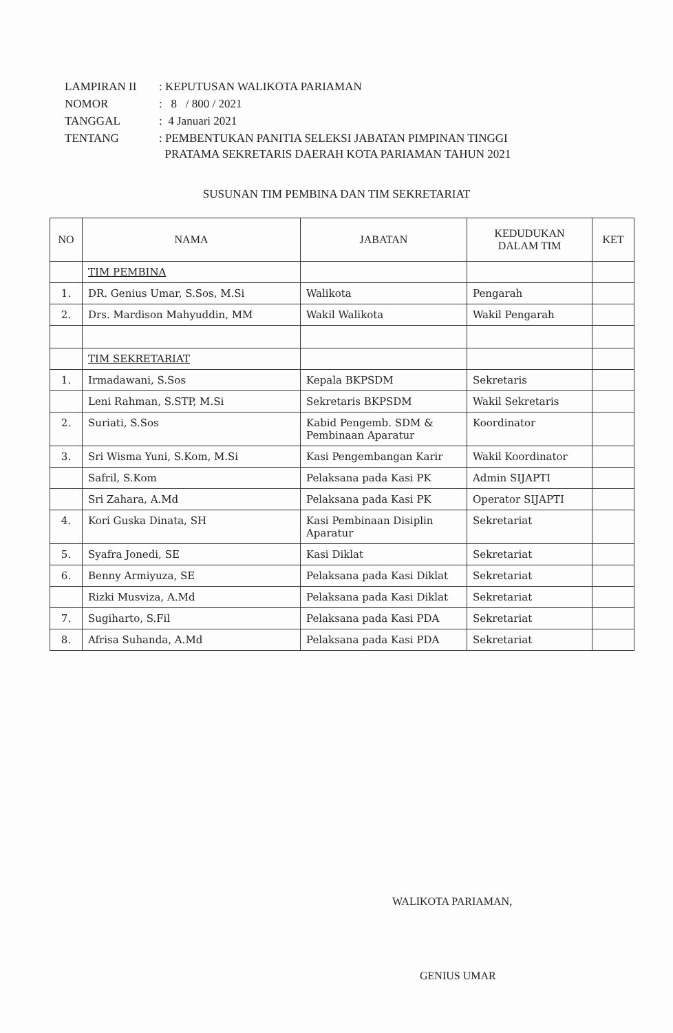| LAMPIRAN II | : KEPUTUSAN WALIKOTA PARIAMAN |
| NOMOR | : 8 / 800 / 2021 |
| TANGGAL | : 4 Januari 2021 |
| TENTANG | : PEMBENTUKAN PANITIA SELEKSI JABATAN PIMPINAN TINGGI PRATAMA SEKRETARIS DAERAH KOTA PARIAMAN TAHUN 2021 |
SUSUNAN TIM PEMBINA DAN TIM SEKRETARIAT
| NO | NAMA | JABATAN | KEDUDUKAN DALAM TIM | KET |
| --- | --- | --- | --- | --- |
| | TIM PEMBINA | | | |
| 1. | DR. Genius Umar, S.Sos, M.Si | Walikota | Pengarah | |
| 2. | Drs. Mardison Mahyuddin, MM | Wakil Walikota | Wakil Pengarah | |
| | TIM SEKRETARIAT | | | |
| 1. | Irmadawani, S.Sos | Kepala BKPSDM | Sekretaris | |
| | Leni Rahman, S.STP, M.Si | Sekretaris BKPSDM | Wakil Sekretaris | |
| 2. | Suriati, S.Sos | Kabid Pengemb. SDM & Pembinaan Aparatur | Koordinator | |
| 3. | Sri Wisma Yuni, S.Kom, M.Si | Kasi Pengembangan Karir | Wakil Koordinator | |
| | Safril, S.Kom | Pelaksana pada Kasi PK | Admin SIJAPTI | |
| | Sri Zahara, A.Md | Pelaksana pada Kasi PK | Operator SIJAPTI | |
| 4. | Kori Guska Dinata, SH | Kasi Pembinaan Disiplin Aparatur | Sekretariat | |
| 5. | Syafra Jonedi, SE | Kasi Diklat | Sekretariat | |
| 6. | Benny Armiyuza, SE | Pelaksana pada Kasi Diklat | Sekretariat | |
| | Rizki Musviza, A.Md | Pelaksana pada Kasi Diklat | Sekretariat | |
| 7. | Sugiharto, S.Fil | Pelaksana pada Kasi PDA | Sekretariat | |
| 8. | Afrisa Suhanda, A.Md | Pelaksana pada Kasi PDA | Sekretariat | |
WALIKOTA PARIAMAN,
GENIUS UMAR